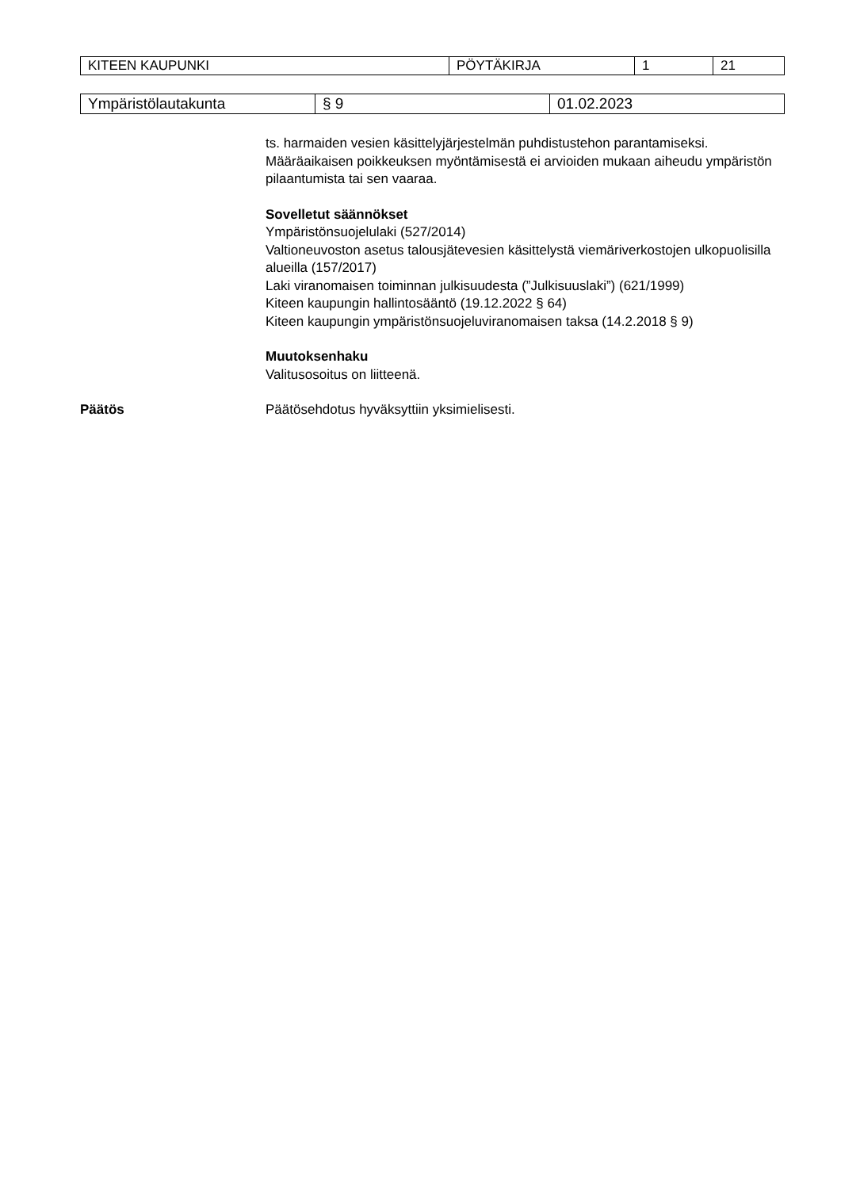| KITEEN KAUPUNKI | PÖYTÄKIRJA | 1 | 21 |
| Ympäristölautakunta | § 9 | 01.02.2023 |
ts. harmaiden vesien käsittelyjärjestelmän puhdistustehon parantamiseksi. Määräaikaisen poikkeuksen myöntämisestä ei arvioiden mukaan aiheudu ympäristön pilaantumista tai sen vaaraa.
Sovelletut säännökset
Ympäristönsuojelulaki (527/2014)
Valtioneuvoston asetus talousjätevesien käsittelystä viemäriverkostojen ulkopuolisilla alueilla (157/2017)
Laki viranomaisen toiminnan julkisuudesta (”Julkisuuslaki”) (621/1999)
Kiteen kaupungin hallintosääntö (19.12.2022 § 64)
Kiteen kaupungin ympäristönsuojeluviranomaisen taksa (14.2.2018 § 9)
Muutoksenhaku
Valitusosoitus on liitteenä.
Päätös Päätösehdotus hyväksyttiin yksimielisesti.